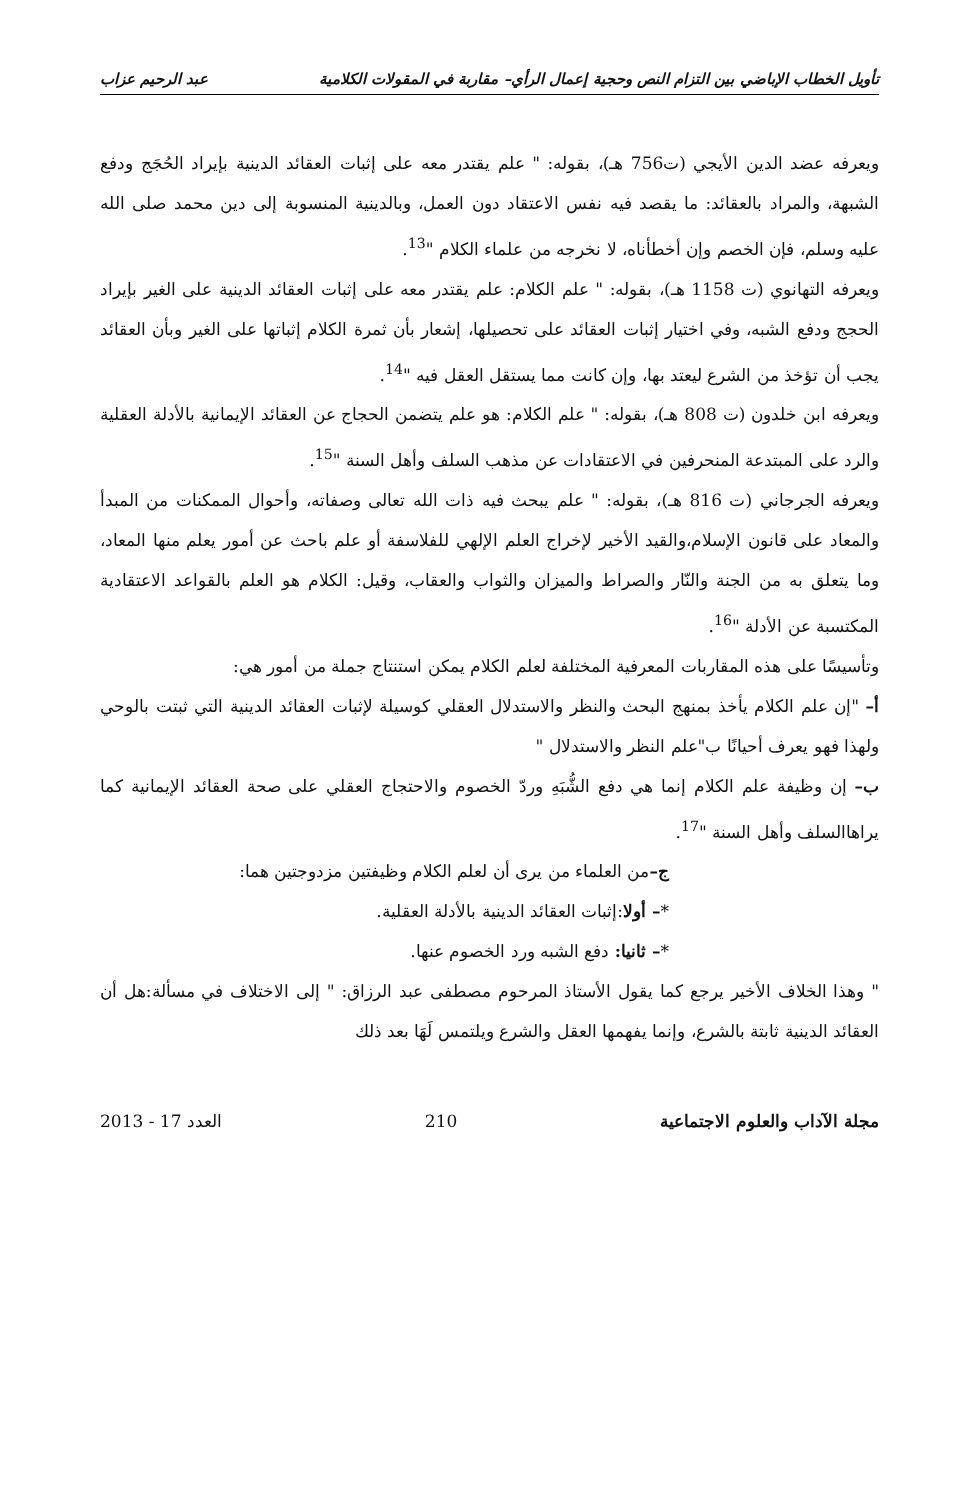تأويل الخطاب الإباضي بين التزام النص وحجية إعمال الرأي– مقاربة في المقولات الكلامية عبد الرحيم عزاب
ويعرفه عضد الدين الأيجي (ت756 هـ)، بقوله: " علم يقتدر معه على إثبات العقائد الدينية بإيراد الحُجَج ودفع الشبهة، والمراد بالعقائد: ما يقصد فيه نفس الاعتقاد دون العمل، وبالدينية المنسوبة إلى دين محمد صلى الله عليه وسلم، فإن الخصم وإن أخطأناه، لا نخرجه من علماء الكلام "<sup>13</sup>.
ويعرفه التهانوي (ت 1158 هـ)، بقوله: " علم الكلام: علم يقتدر معه على إثبات العقائد الدينية على الغير بإيراد الحجج ودفع الشبه، وفي اختيار إثبات العقائد على تحصيلها، إشعار بأن ثمرة الكلام إثباتها على الغير وبأن العقائد يجب أن تؤخذ من الشرع ليعتد بها، وإن كانت مما يستقل العقل فيه "<sup>14</sup>.
ويعرفه ابن خلدون (ت 808 هـ)، بقوله: " علم الكلام: هو علم يتضمن الحجاج عن العقائد الإيمانية بالأدلة العقلية والرد على المبتدعة المنحرفين في الاعتقادات عن مذهب السلف وأهل السنة "<sup>15</sup>.
ويعرفه الجرجاني (ت 816 هـ)، بقوله: " علم يبحث فيه ذات الله تعالى وصفاته، وأحوال الممكنات من المبدأ والمعاد على قانون الإسلام،والقيد الأخير لإخراج العلم الإلهي للفلاسفة أو علم باحث عن أمور يعلم منها المعاد، وما يتعلق به من الجنة والنّار والصراط والميزان والثواب والعقاب، وقيل: الكلام هو العلم بالقواعد الاعتقادية المكتسبة عن الأدلة "<sup>16</sup>.
وتأسيسًا على هذه المقاربات المعرفية المختلفة لعلم الكلام يمكن استنتاج جملة من أمور هي:
أ– "إن علم الكلام يأخذ بمنهج البحث والنظر والاستدلال العقلي كوسيلة لإثبات العقائد الدينية التي ثبتت بالوحي ولهذا فهو يعرف أحيانًا ب"علم النظر والاستدلال "
ب– إن وظيفة علم الكلام إنما هي دفع الشُّبَهِ وردّ الخصوم والاحتجاج العقلي على صحة العقائد الإيمانية كما يراهاالسلف وأهل السنة "<sup>17</sup>.
ج–من العلماء من يرى أن لعلم الكلام وظيفتين مزدوجتين هما:
*– أولا:إثبات العقائد الدينية بالأدلة العقلية.
*– ثانيا: دفع الشبه ورد الخصوم عنها.
" وهذا الخلاف الأخير يرجع كما يقول الأستاذ المرحوم مصطفى عبد الرزاق: " إلى الاختلاف في مسألة:هل أن العقائد الدينية ثابتة بالشرع، وإنما يفهمها العقل والشرع ويلتمس لَهَا بعد ذلك
مجلة الآداب والعلوم الاجتماعية 210 العدد 17 - 2013